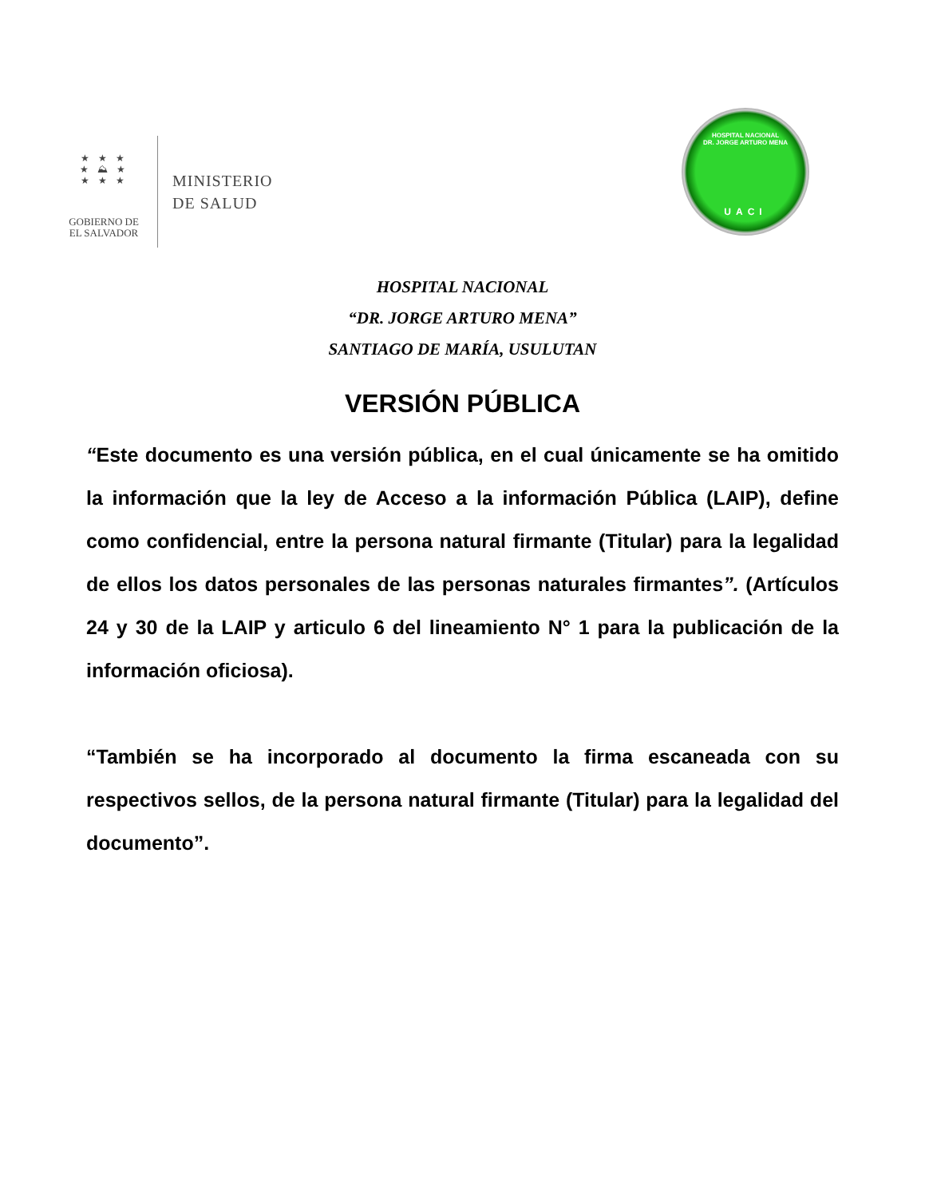★ ★ ★
★ ⛰ ★
★ ★ ★
GOBIERNO DE
EL SALVADOR
MINISTERIO
DE SALUD
HOSPITAL NACIONAL
DR. JORGE ARTURO MENA
UACI
HOSPITAL NACIONAL
“DR. JORGE ARTURO MENA”
SANTIAGO DE MARÍA, USULUTAN
VERSIÓN PÚBLICA
“Este documento es una versión pública, en el cual únicamente se ha omitido la información que la ley de Acceso a la información Pública (LAIP), define como confidencial, entre la persona natural firmante (Titular) para la legalidad de ellos los datos personales de las personas naturales firmantes”. (Artículos 24 y 30 de la LAIP y articulo 6 del lineamiento N° 1 para la publicación de la información oficiosa).
“También se ha incorporado al documento la firma escaneada con su respectivos sellos, de la persona natural firmante (Titular) para la legalidad del documento”.